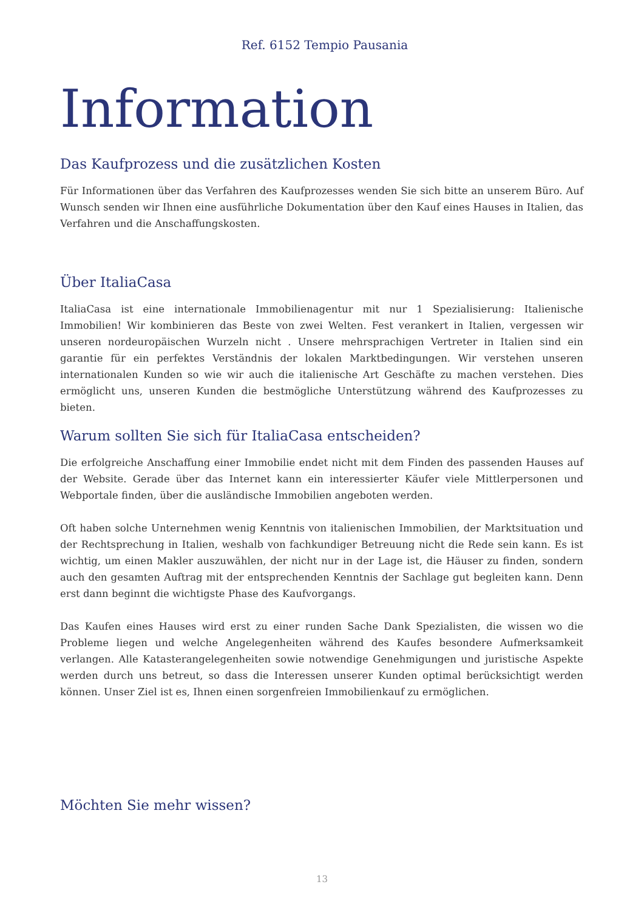Ref. 6152 Tempio Pausania
Information
Das Kaufprozess und die zusätzlichen Kosten
Für Informationen über das Verfahren des Kaufprozesses wenden Sie sich bitte an unserem Büro. Auf Wunsch senden wir Ihnen eine ausführliche Dokumentation über den Kauf eines Hauses in Italien, das Verfahren und die Anschaffungskosten.
Über ItaliaCasa
ItaliaCasa ist eine internationale Immobilienagentur mit nur 1 Spezialisierung: Italienische Immobilien! Wir kombinieren das Beste von zwei Welten. Fest verankert in Italien, vergessen wir unseren nordeuropäischen Wurzeln nicht . Unsere mehrsprachigen Vertreter in Italien sind ein garantie für ein perfektes Verständnis der lokalen Marktbedingungen. Wir verstehen unseren internationalen Kunden so wie wir auch die italienische Art Geschäfte zu machen verstehen. Dies ermöglicht uns, unseren Kunden die bestmögliche Unterstützung während des Kaufprozesses zu bieten.
Warum sollten Sie sich für ItaliaCasa entscheiden?
Die erfolgreiche Anschaffung einer Immobilie endet nicht mit dem Finden des passenden Hauses auf der Website. Gerade über das Internet kann ein interessierter Käufer viele Mittlerpersonen und Webportale finden, über die ausländische Immobilien angeboten werden.
Oft haben solche Unternehmen wenig Kenntnis von italienischen Immobilien, der Marktsituation und der Rechtsprechung in Italien, weshalb von fachkundiger Betreuung nicht die Rede sein kann. Es ist wichtig, um einen Makler auszuwählen, der nicht nur in der Lage ist, die Häuser zu finden, sondern auch den gesamten Auftrag mit der entsprechenden Kenntnis der Sachlage gut begleiten kann. Denn erst dann beginnt die wichtigste Phase des Kaufvorgangs.
Das Kaufen eines Hauses wird erst zu einer runden Sache Dank Spezialisten, die wissen wo die Probleme liegen und welche Angelegenheiten während des Kaufes besondere Aufmerksamkeit verlangen. Alle Katasterangelegenheiten sowie notwendige Genehmigungen und juristische Aspekte werden durch uns betreut, so dass die Interessen unserer Kunden optimal berücksichtigt werden können. Unser Ziel ist es, Ihnen einen sorgenfreien Immobilienkauf zu ermöglichen.
Möchten Sie mehr wissen?
13